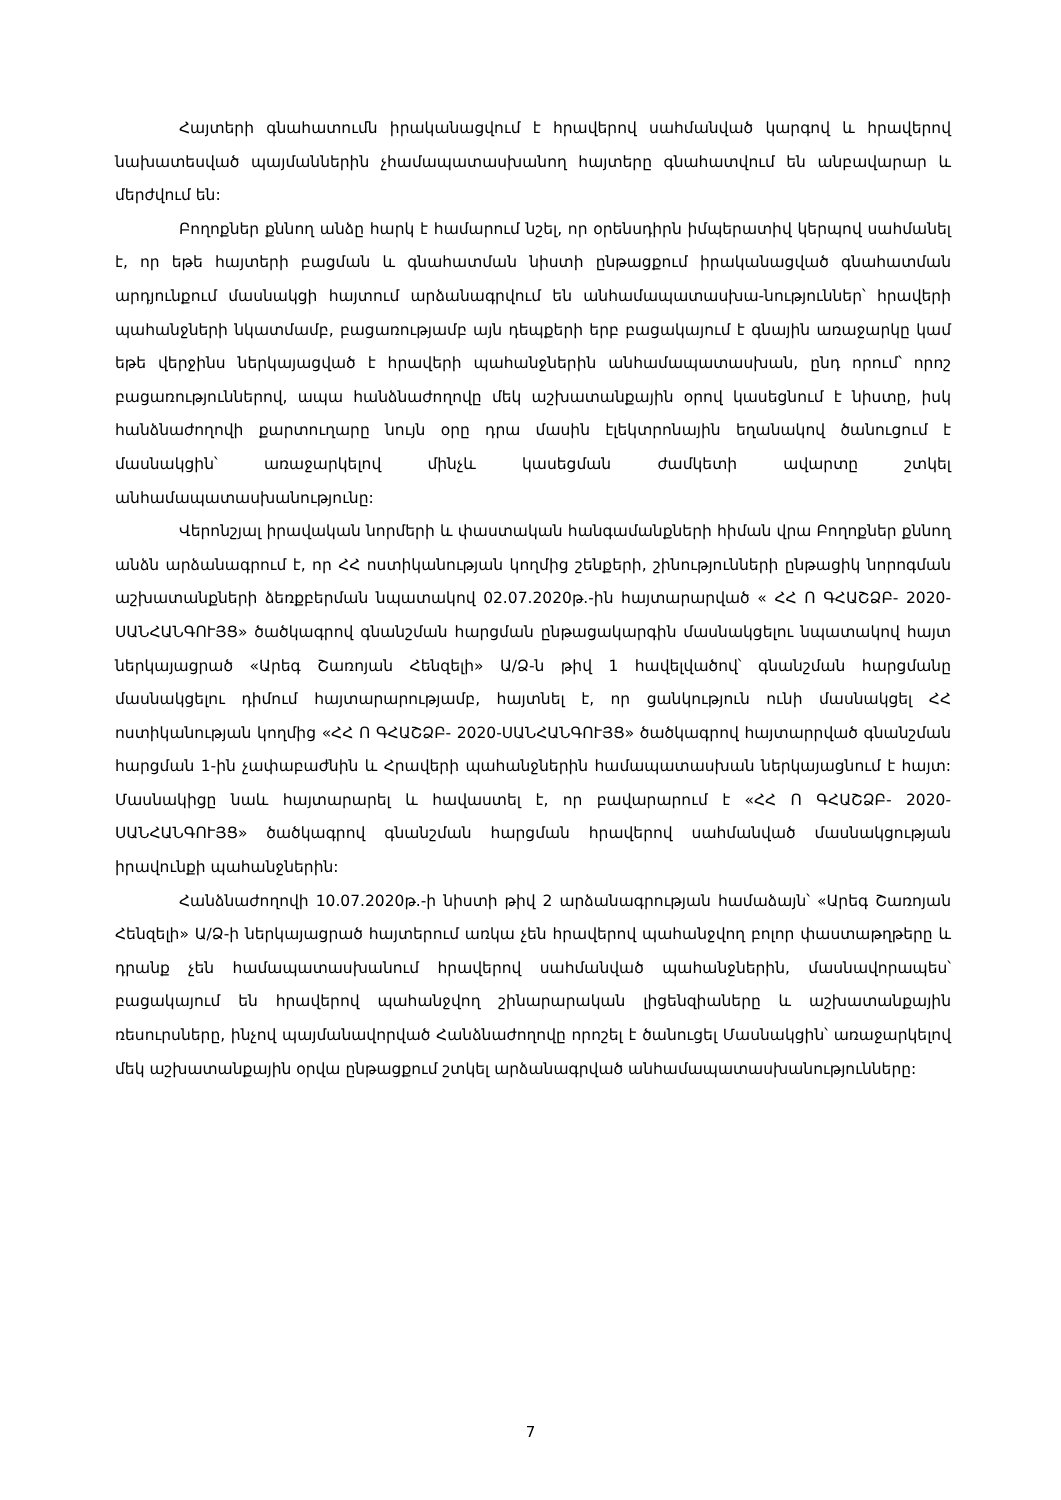Հայտերի գնահատումն իրականացվում է հրավերով սահմանված կարգով և հրավերով նախատեսված պայմաններին չհամապատասխանող հայտերը գնահատվում են անբավարար և մերժվում են:
Բողոքներ քննող անձը հարկ է համարում նշել, որ օրենսդիրն իմպերատիվ կերպով սահմանել է, որ եթե հայտերի բացման և գնահատման նիստի ընթացքում իրականացված գնահատման արդյունքում մասնակցի հայտում արձանագրվում են անհամապատասխա-նություններ՝ հրավերի պահանջների նկատմամբ, բացառությամբ այն դեպքերի երբ բացակայում է գնային առաջարկը կամ եթե վերջինս ներկայացված է հրավերի պահանջներին անհամապատասխան, ընդ որում՝ որոշ բացառություններով, ապա հանձնաժողովը մեկ աշխատանքային օրով կասեցնում է նիստը, իսկ հանձնաժողովի քարտուղարը նույն օրը դրա մասին էլեկտրոնային եղանակով ծանուցում է մասնակցին՝ առաջարկելով մինչև կասեցման ժամկետի ավարտը շտկել անհամապատասխանությունը:
Վերոնշյալ իրավական նորմերի և փաստական հանգամանքների հիման վրա Բողոքներ քննող անձն արձանագրում է, որ ՀՀ ոստիկանության կողմից շենքերի, շինությունների ընթացիկ նորոգման աշխատանքների ձեռքբերման նպատակով 02.07.2020թ.-ին հայտարարված « ՀՀ Ո ԳՀԱՇՁԲ- 2020-ՍԱՆՀԱՆԳՈՒՅՑ» ծածկագրով գնանշման հարցման ընթացակարգին մասնակցելու նպատակով հայտ ներկայացրած «Արեգ Շառոյան Հենզելի» Ա/Ձ-ն թիվ 1 հավելվածով՝ գնանշման հարցմանը մասնակցելու դիմում հայտարարությամբ, հայտնել է, որ ցանկություն ունի մասնակցել ՀՀ ոստիկանության կողմից «ՀՀ Ո ԳՀԱՇՁԲ- 2020-ՍԱՆՀԱՆԳՈՒՅՑ» ծածկագրով հայտարրված գնանշման հարցման 1-ին չափաբաժնին և Հրավերի պահանջներին համապատասխան ներկայացնում է հայտ: Մասնակիցը նաև հայտարարել և հավաստել է, որ բավարարում է «ՀՀ Ո ԳՀԱՇՁԲ- 2020-ՍԱՆՀԱՆԳՈՒՅՑ» ծածկագրով գնանշման հարցման հրավերով սահմանված մասնակցության իրավունքի պահանջներին:
Հանձնաժողովի 10.07.2020թ.-ի նիստի թիվ 2 արձանագրության համաձայն՝ «Արեգ Շառոյան Հենզելի» Ա/Ձ-ի ներկայացրած հայտերում առկա չեն հրավերով պահանջվող բոլոր փաստաթղթերը և դրանք չեն համապատասխանում հրավերով սահմանված պահանջներին, մասնավորապես՝ բացակայում են հրավերով պահանջվող շինարարական լիցենզիաները և աշխատանքային ռեսուրսները, ինչով պայմանավորված Հանձնաժողովը որոշել է ծանուցել Մասնակցին՝ առաջարկելով մեկ աշխատանքային օրվա ընթացքում շտկել արձանագրված անհամապատասխանությունները:
7